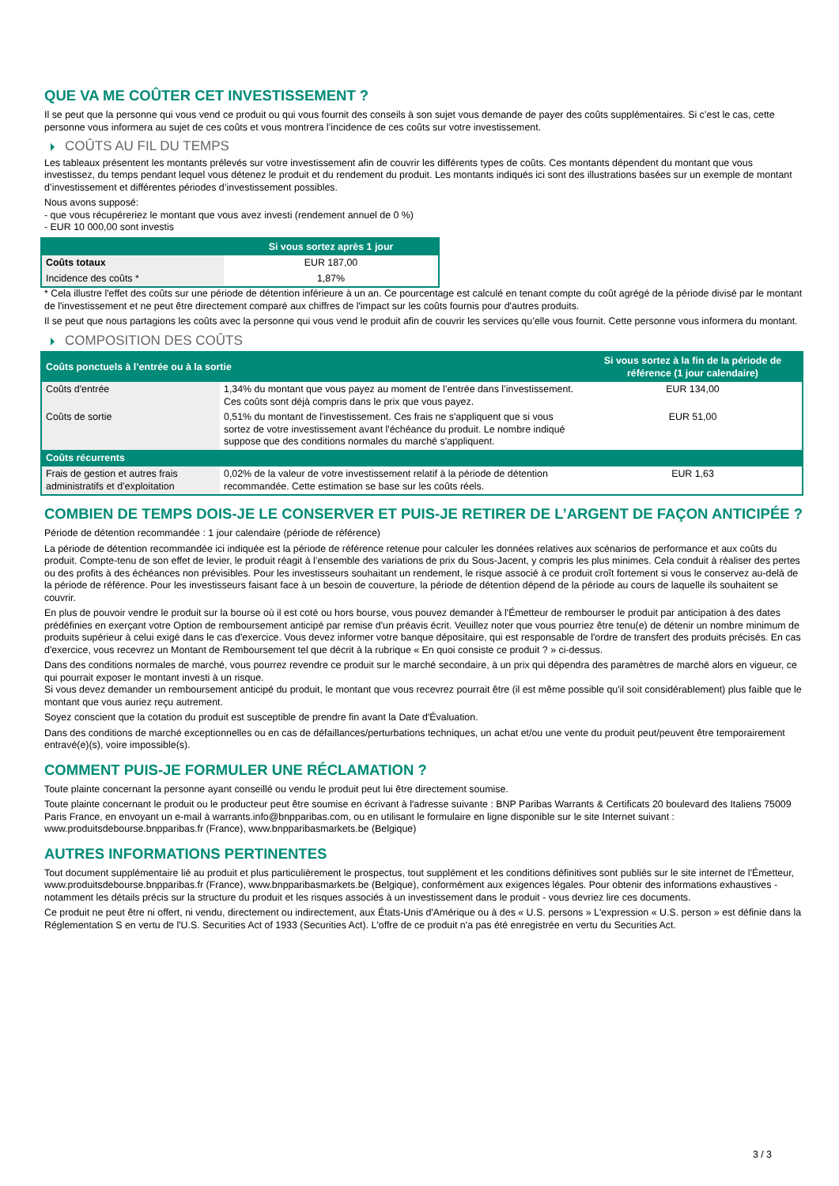QUE VA ME COÛTER CET INVESTISSEMENT ?
Il se peut que la personne qui vous vend ce produit ou qui vous fournit des conseils à son sujet vous demande de payer des coûts supplémentaires. Si c’est le cas, cette personne vous informera au sujet de ces coûts et vous montrera l’incidence de ces coûts sur votre investissement.
COÛTS AU FIL DU TEMPS
Les tableaux présentent les montants prélevés sur votre investissement afin de couvrir les différents types de coûts. Ces montants dépendent du montant que vous investissez, du temps pendant lequel vous détenez le produit et du rendement du produit. Les montants indiqués ici sont des illustrations basées sur un exemple de montant d’investissement et différentes périodes d’investissement possibles.
Nous avons supposé:
- que vous récupéreriez le montant que vous avez investi (rendement annuel de 0 %)
- EUR 10 000,00 sont investis
| | Si vous sortez après 1 jour |
| --- | --- |
| Coûts totaux | EUR 187,00 |
| Incidence des coûts * | 1,87% |
* Cela illustre l'effet des coûts sur une période de détention inférieure à un an. Ce pourcentage est calculé en tenant compte du coût agrégé de la période divisé par le montant de l'investissement et ne peut être directement comparé aux chiffres de l'impact sur les coûts fournis pour d'autres produits.
Il se peut que nous partagions les coûts avec la personne qui vous vend le produit afin de couvrir les services qu’elle vous fournit. Cette personne vous informera du montant.
COMPOSITION DES COÛTS
| Coûts ponctuels à l’entrée ou à la sortie | | Si vous sortez à la fin de la période de référence (1 jour calendaire) |
| --- | --- | --- |
| Coûts d'entrée | 1,34% du montant que vous payez au moment de l’entrée dans l’investissement. Ces coûts sont déjà compris dans le prix que vous payez. | EUR 134,00 |
| Coûts de sortie | 0,51% du montant de l'investissement. Ces frais ne s'appliquent que si vous sortez de votre investissement avant l'échéance du produit. Le nombre indiqué suppose que des conditions normales du marché s'appliquent. | EUR 51,00 |
| Coûts récurrents | | |
| Frais de gestion et autres frais administratifs et d’exploitation | 0,02% de la valeur de votre investissement relatif à la période de détention recommandée. Cette estimation se base sur les coûts réels. | EUR 1,63 |
COMBIEN DE TEMPS DOIS-JE LE CONSERVER ET PUIS-JE RETIRER DE L’ARGENT DE FAÇON ANTICIPÉE ?
Période de détention recommandée : 1 jour calendaire (période de référence)
La période de détention recommandée ici indiquée est la période de référence retenue pour calculer les données relatives aux scénarios de performance et aux coûts du produit. Compte-tenu de son effet de levier, le produit réagit à l’ensemble des variations de prix du Sous-Jacent, y compris les plus minimes. Cela conduit à réaliser des pertes ou des profits à des échéances non prévisibles. Pour les investisseurs souhaitant un rendement, le risque associé à ce produit croît fortement si vous le conservez au-delà de la période de référence. Pour les investisseurs faisant face à un besoin de couverture, la période de détention dépend de la période au cours de laquelle ils souhaitent se couvrir.
En plus de pouvoir vendre le produit sur la bourse où il est coté ou hors bourse, vous pouvez demander à l'Émetteur de rembourser le produit par anticipation à des dates prédéfinies en exerçant votre Option de remboursement anticipé par remise d'un préavis écrit. Veuillez noter que vous pourriez être tenu(e) de détenir un nombre minimum de produits supérieur à celui exigé dans le cas d'exercice. Vous devez informer votre banque dépositaire, qui est responsable de l'ordre de transfert des produits précisés. En cas d'exercice, vous recevrez un Montant de Remboursement tel que décrit à la rubrique « En quoi consiste ce produit ? » ci-dessus.
Dans des conditions normales de marché, vous pourrez revendre ce produit sur le marché secondaire, à un prix qui dépendra des paramètres de marché alors en vigueur, ce qui pourrait exposer le montant investi à un risque.
Si vous devez demander un remboursement anticipé du produit, le montant que vous recevrez pourrait être (il est même possible qu'il soit considérablement) plus faible que le montant que vous auriez reçu autrement.
Soyez conscient que la cotation du produit est susceptible de prendre fin avant la Date d'Évaluation.
Dans des conditions de marché exceptionnelles ou en cas de défaillances/perturbations techniques, un achat et/ou une vente du produit peut/peuvent être temporairement entravé(e)(s), voire impossible(s).
COMMENT PUIS-JE FORMULER UNE RÉCLAMATION ?
Toute plainte concernant la personne ayant conseillé ou vendu le produit peut lui être directement soumise.
Toute plainte concernant le produit ou le producteur peut être soumise en écrivant à l'adresse suivante : BNP Paribas Warrants & Certificats 20 boulevard des Italiens 75009 Paris France, en envoyant un e-mail à warrants.info@bnpparibas.com, ou en utilisant le formulaire en ligne disponible sur le site Internet suivant : www.produitsdebourse.bnpparibas.fr (France), www.bnpparibasmarkets.be (Belgique)
AUTRES INFORMATIONS PERTINENTES
Tout document supplémentaire lié au produit et plus particulièrement le prospectus, tout supplément et les conditions définitives sont publiés sur le site internet de l'Émetteur, www.produitsdebourse.bnpparibas.fr (France), www.bnpparibasmarkets.be (Belgique), conformément aux exigences légales. Pour obtenir des informations exhaustives - notamment les détails précis sur la structure du produit et les risques associés à un investissement dans le produit - vous devriez lire ces documents.
Ce produit ne peut être ni offert, ni vendu, directement ou indirectement, aux États-Unis d'Amérique ou à des « U.S. persons » L'expression « U.S. person » est définie dans la Réglementation S en vertu de l'U.S. Securities Act of 1933 (Securities Act). L'offre de ce produit n'a pas été enregistrée en vertu du Securities Act.
3 / 3